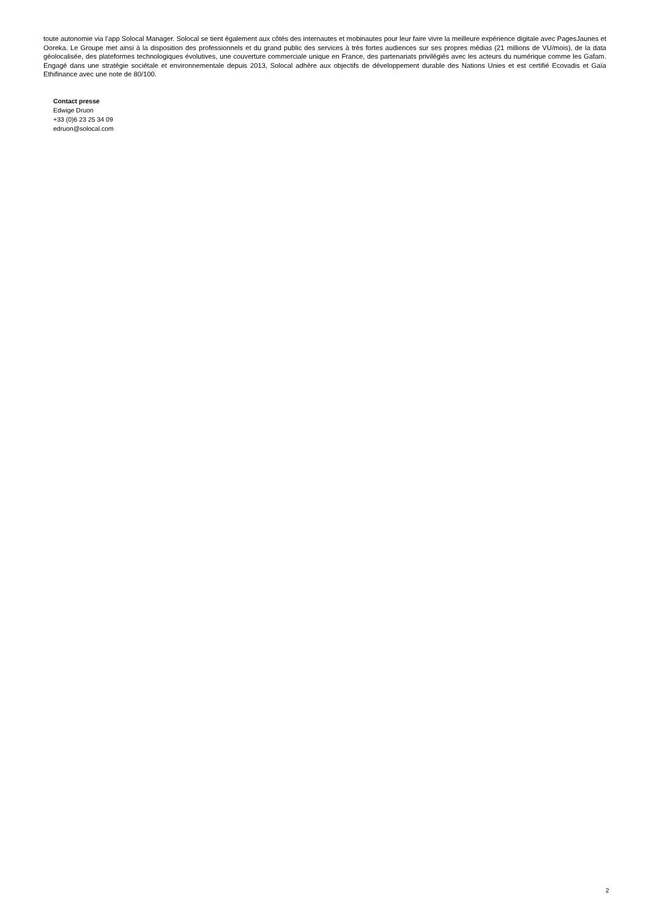toute autonomie via l’app Solocal Manager. Solocal se tient également aux côtés des internautes et mobinautes pour leur faire vivre la meilleure expérience digitale avec PagesJaunes et Ooreka. Le Groupe met ainsi à la disposition des professionnels et du grand public des services à très fortes audiences sur ses propres médias (21 millions de VU/mois), de la data géolocalisée, des plateformes technologiques évolutives, une couverture commerciale unique en France, des partenariats privilégiés avec les acteurs du numérique comme les Gafam. Engagé dans une stratégie sociétale et environnementale depuis 2013, Solocal adhère aux objectifs de développement durable des Nations Unies et est certifié Ecovadis et Gaïa Ethifinance avec une note de 80/100.
Contact presse
Edwige Druon
+33 (0)6 23 25 34 09
edruon@solocal.com
2